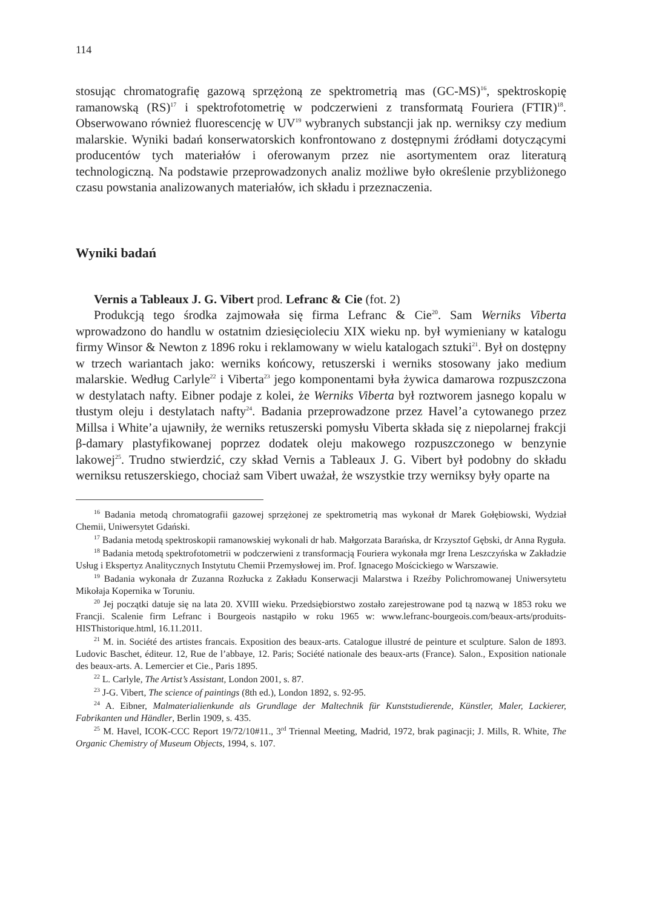114
stosując chromatografię gazową sprzężoną ze spektrometrią mas (GC-MS)<sup>16</sup>, spektroskopię ramanowską (RS)<sup>17</sup> i spektrofotometrię w podczerwieni z transformatą Fouriera (FTIR)<sup>18</sup>. Obserwowano również fluorescencję w UV<sup>19</sup> wybranych substancji jak np. werniksy czy medium malarskie. Wyniki badań konserwatorskich konfrontowano z dostępnymi źródłami dotyczącymi producentów tych materiałów i oferowanym przez nie asortymentem oraz literaturą technologiczną. Na podstawie przeprowadzonych analiz możliwe było określenie przybliżonego czasu powstania analizowanych materiałów, ich składu i przeznaczenia.
Wyniki badań
Vernis a Tableaux J. G. Vibert prod. Lefranc & Cie (fot. 2)
Produkcją tego środka zajmowała się firma Lefranc & Cie<sup>20</sup>. Sam Werniks Viberta wprowadzono do handlu w ostatnim dziesięcioleciu XIX wieku np. był wymieniany w katalogu firmy Winsor & Newton z 1896 roku i reklamowany w wielu katalogach sztuki<sup>21</sup>. Był on dostępny w trzech wariantach jako: werniks końcowy, retuszerski i werniks stosowany jako medium malarskie. Według Carlyle<sup>22</sup> i Viberta<sup>23</sup> jego komponentami była żywica damarowa rozpuszczona w destylatach nafty. Eibner podaje z kolei, że Werniks Viberta był roztworem jasnego kopalu w tłustym oleju i destylatach nafty<sup>24</sup>. Badania przeprowadzone przez Havel’a cytowanego przez Millsa i White’a ujawniły, że werniks retuszerski pomysłu Viberta składa się z niepolarnej frakcji β-damary plastyfikowanej poprzez dodatek oleju makowego rozpuszczonego w benzynie lakowej<sup>25</sup>. Trudno stwierdzić, czy skład Vernis a Tableaux J. G. Vibert był podobny do składu werniksu retuszerskiego, chociaż sam Vibert uważał, że wszystkie trzy werniksy były oparte na
<sup>16</sup> Badania metodą chromatografii gazowej sprzężonej ze spektrometrią mas wykonał dr Marek Gołębiowski, Wydział Chemii, Uniwersytet Gdański.
<sup>17</sup> Badania metodą spektroskopii ramanowskiej wykonali dr hab. Małgorzata Barańska, dr Krzysztof Gębski, dr Anna Ryguła.
<sup>18</sup> Badania metodą spektrofotometrii w podczerwieni z transformacją Fouriera wykonała mgr Irena Leszczyńska w Zakładzie Usług i Ekspertyz Analitycznych Instytutu Chemii Przemysłowej im. Prof. Ignacego Mościckiego w Warszawie.
<sup>19</sup> Badania wykonała dr Zuzanna Rozłucka z Zakładu Konserwacji Malarstwa i Rzeźby Polichromowanej Uniwersytetu Mikołaja Kopernika w Toruniu.
<sup>20</sup> Jej początki datuje się na lata 20. XVIII wieku. Przedsiębiorstwo zostało zarejestrowane pod tą nazwą w 1853 roku we Francji. Scalenie firm Lefranc i Bourgeois nastąpiło w roku 1965 w: www.lefranc-bourgeois.com/beaux-arts/produits-HISThistorique.html, 16.11.2011.
<sup>21</sup> M. in. Société des artistes francais. Exposition des beaux-arts. Catalogue illustré de peinture et sculpture. Salon de 1893. Ludovic Baschet, éditeur. 12, Rue de l’abbaye, 12. Paris; Société nationale des beaux-arts (France). Salon., Exposition nationale des beaux-arts. A. Lemercier et Cie., Paris 1895.
<sup>22</sup> L. Carlyle, The Artist’s Assistant, London 2001, s. 87.
<sup>23</sup> J-G. Vibert, The science of paintings (8th ed.), London 1892, s. 92-95.
<sup>24</sup> A. Eibner, Malmaterialienkunde als Grundlage der Maltechnik für Kunststudierende, Künstler, Maler, Lackierer, Fabrikanten und Händler, Berlin 1909, s. 435.
<sup>25</sup> M. Havel, ICOK-CCC Report 19/72/10#11., 3<sup>rd</sup> Triennal Meeting, Madrid, 1972, brak paginacji; J. Mills, R. White, The Organic Chemistry of Museum Objects, 1994, s. 107.